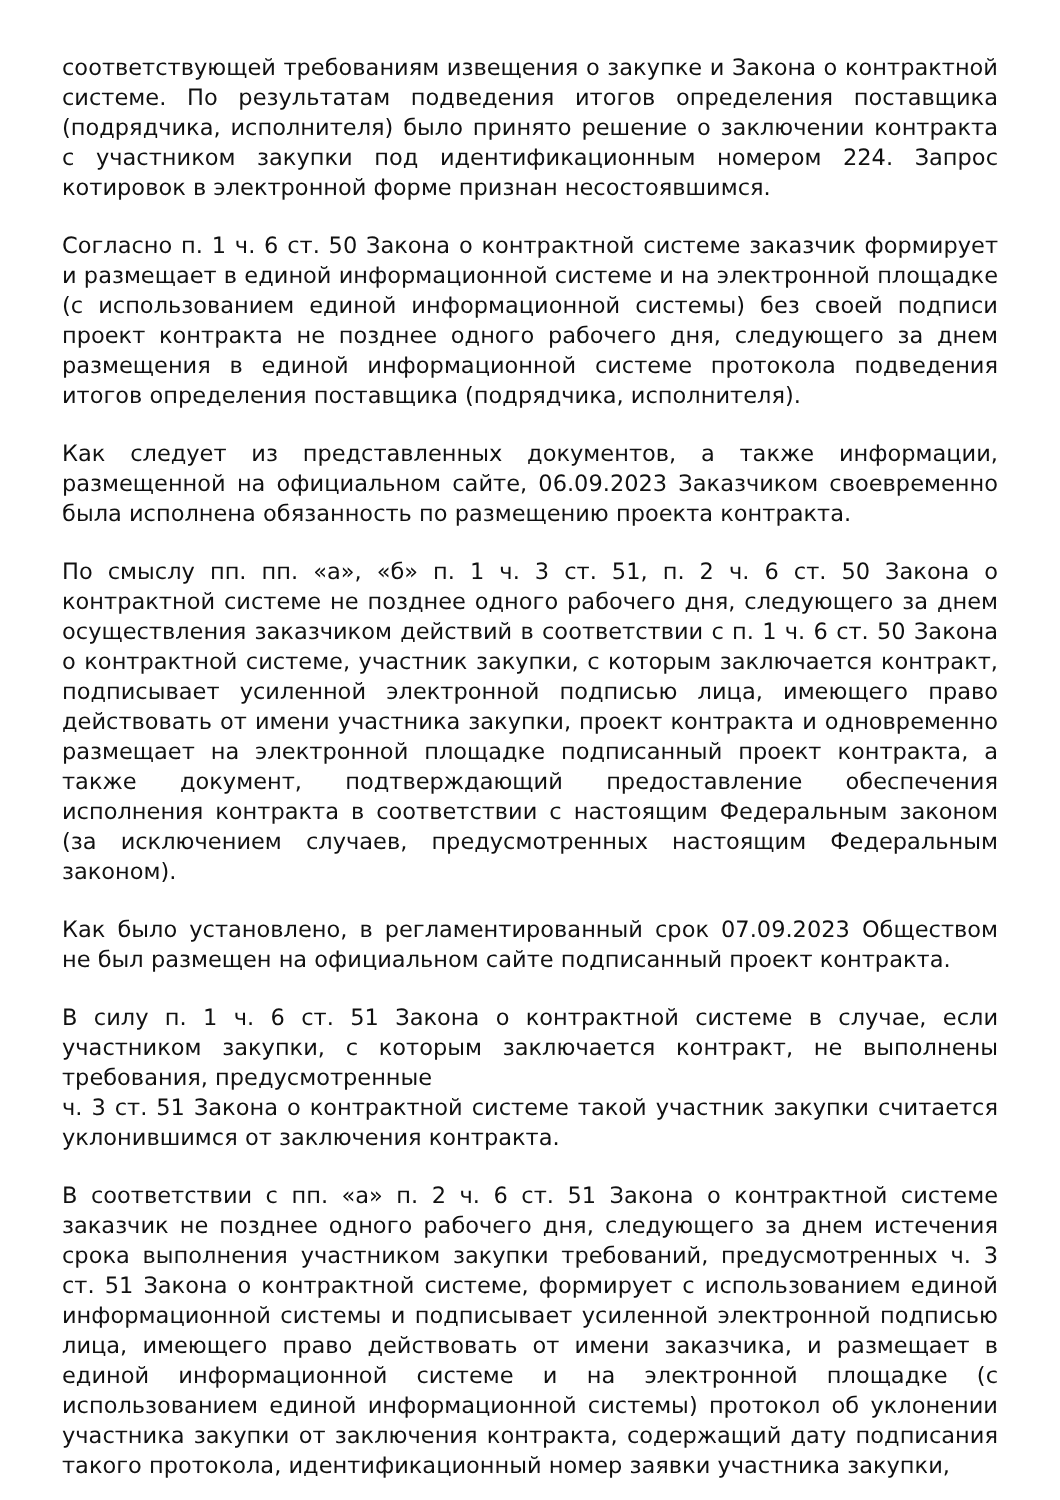соответствующей требованиям извещения о закупке и Закона о контрактной системе. По результатам подведения итогов определения поставщика (подрядчика, исполнителя) было принято решение о заключении контракта с участником закупки под идентификационным номером 224. Запрос котировок в электронной форме признан несостоявшимся.
Согласно п. 1 ч. 6 ст. 50 Закона о контрактной системе заказчик формирует и размещает в единой информационной системе и на электронной площадке (с использованием единой информационной системы) без своей подписи проект контракта не позднее одного рабочего дня, следующего за днем размещения в единой информационной системе протокола подведения итогов определения поставщика (подрядчика, исполнителя).
Как следует из представленных документов, а также информации, размещенной на официальном сайте, 06.09.2023 Заказчиком своевременно была исполнена обязанность по размещению проекта контракта.
По смыслу пп. пп. «а», «б» п. 1 ч. 3 ст. 51, п. 2 ч. 6 ст. 50 Закона о контрактной системе не позднее одного рабочего дня, следующего за днем осуществления заказчиком действий в соответствии с п. 1 ч. 6 ст. 50 Закона о контрактной системе, участник закупки, с которым заключается контракт, подписывает усиленной электронной подписью лица, имеющего право действовать от имени участника закупки, проект контракта и одновременно размещает на электронной площадке подписанный проект контракта, а также документ, подтверждающий предоставление обеспечения исполнения контракта в соответствии с настоящим Федеральным законом (за исключением случаев, предусмотренных настоящим Федеральным законом).
Как было установлено, в регламентированный срок 07.09.2023 Обществом не был размещен на официальном сайте подписанный проект контракта.
В силу п. 1 ч. 6 ст. 51 Закона о контрактной системе в случае, если участником закупки, с которым заключается контракт, не выполнены требования, предусмотренные
ч. 3 ст. 51 Закона о контрактной системе такой участник закупки считается уклонившимся от заключения контракта.
В соответствии с пп. «а» п. 2 ч. 6 ст. 51 Закона о контрактной системе заказчик не позднее одного рабочего дня, следующего за днем истечения срока выполнения участником закупки требований, предусмотренных ч. 3 ст. 51 Закона о контрактной системе, формирует с использованием единой информационной системы и подписывает усиленной электронной подписью лица, имеющего право действовать от имени заказчика, и размещает в единой информационной системе и на электронной площадке (с использованием единой информационной системы) протокол об уклонении участника закупки от заключения контракта, содержащий дату подписания такого протокола, идентификационный номер заявки участника закупки,